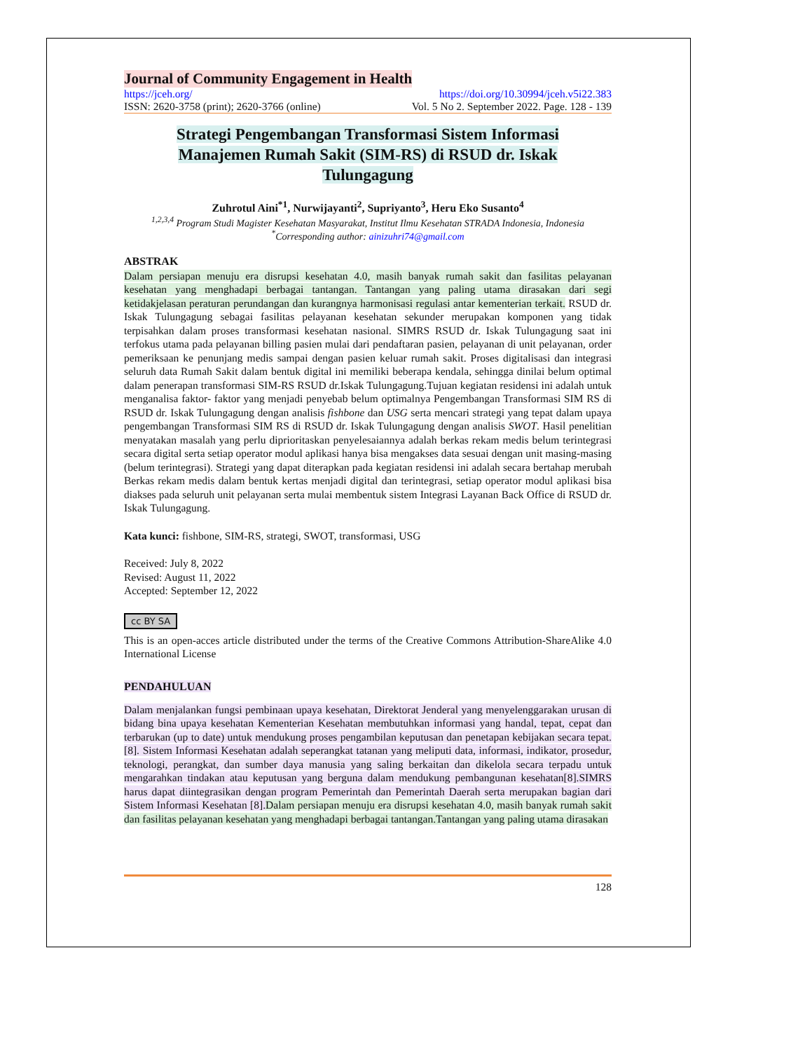Journal of Community Engagement in Health
https://jceh.org/ https://doi.org/10.30994/jceh.v5i22.383
ISSN: 2620-3758 (print); 2620-3766 (online) Vol. 5 No 2. September 2022. Page. 128 - 139
Strategi Pengembangan Transformasi Sistem Informasi Manajemen Rumah Sakit (SIM-RS) di RSUD dr. Iskak Tulungagung
Zuhrotul Aini<sup>*1</sup>, Nurwijayanti<sup>2</sup>, Supriyanto<sup>3</sup>, Heru Eko Susanto<sup>4</sup>
<sup>1,2,3,4</sup> Program Studi Magister Kesehatan Masyarakat, Institut Ilmu Kesehatan STRADA Indonesia, Indonesia
<sup>*</sup> Corresponding author: ainizuhri74@gmail.com
ABSTRAK
Dalam persiapan menuju era disrupsi kesehatan 4.0, masih banyak rumah sakit dan fasilitas pelayanan kesehatan yang menghadapi berbagai tantangan. Tantangan yang paling utama dirasakan dari segi ketidakjelasan peraturan perundangan dan kurangnya harmonisasi regulasi antar kementerian terkait. RSUD dr. Iskak Tulungagung sebagai fasilitas pelayanan kesehatan sekunder merupakan komponen yang tidak terpisahkan dalam proses transformasi kesehatan nasional. SIMRS RSUD dr. Iskak Tulungagung saat ini terfokus utama pada pelayanan billing pasien mulai dari pendaftaran pasien, pelayanan di unit pelayanan, order pemeriksaan ke penunjang medis sampai dengan pasien keluar rumah sakit. Proses digitalisasi dan integrasi seluruh data Rumah Sakit dalam bentuk digital ini memiliki beberapa kendala, sehingga dinilai belum optimal dalam penerapan transformasi SIM-RS RSUD dr.Iskak Tulungagung.Tujuan kegiatan residensi ini adalah untuk menganalisa faktor- faktor yang menjadi penyebab belum optimalnya Pengembangan Transformasi SIM RS di RSUD dr. Iskak Tulungagung dengan analisis fishbone dan USG serta mencari strategi yang tepat dalam upaya pengembangan Transformasi SIM RS di RSUD dr. Iskak Tulungagung dengan analisis SWOT. Hasil penelitian menyatakan masalah yang perlu diprioritaskan penyelesaiannya adalah berkas rekam medis belum terintegrasi secara digital serta setiap operator modul aplikasi hanya bisa mengakses data sesuai dengan unit masing-masing (belum terintegrasi). Strategi yang dapat diterapkan pada kegiatan residensi ini adalah secara bertahap merubah Berkas rekam medis dalam bentuk kertas menjadi digital dan terintegrasi, setiap operator modul aplikasi bisa diakses pada seluruh unit pelayanan serta mulai membentuk sistem Integrasi Layanan Back Office di RSUD dr. Iskak Tulungagung.
Kata kunci: fishbone, SIM-RS, strategi, SWOT, transformasi, USG
Received: July 8, 2022
Revised: August 11, 2022
Accepted: September 12, 2022
cc BY SA
This is an open-acces article distributed under the terms of the Creative Commons Attribution-ShareAlike 4.0 International License
PENDAHULUAN
Dalam menjalankan fungsi pembinaan upaya kesehatan, Direktorat Jenderal yang menyelenggarakan urusan di bidang bina upaya kesehatan Kementerian Kesehatan membutuhkan informasi yang handal, tepat, cepat dan terbarukan (up to date) untuk mendukung proses pengambilan keputusan dan penetapan kebijakan secara tepat.[8]. Sistem Informasi Kesehatan adalah seperangkat tatanan yang meliputi data, informasi, indikator, prosedur, teknologi, perangkat, dan sumber daya manusia yang saling berkaitan dan dikelola secara terpadu untuk mengarahkan tindakan atau keputusan yang berguna dalam mendukung pembangunan kesehatan[8].SIMRS harus dapat diintegrasikan dengan program Pemerintah dan Pemerintah Daerah serta merupakan bagian dari Sistem Informasi Kesehatan [8]. Dalam persiapan menuju era disrupsi kesehatan 4.0, masih banyak rumah sakit dan fasilitas pelayanan kesehatan yang menghadapi berbagai tantangan.Tantangan yang paling utama dirasakan
128